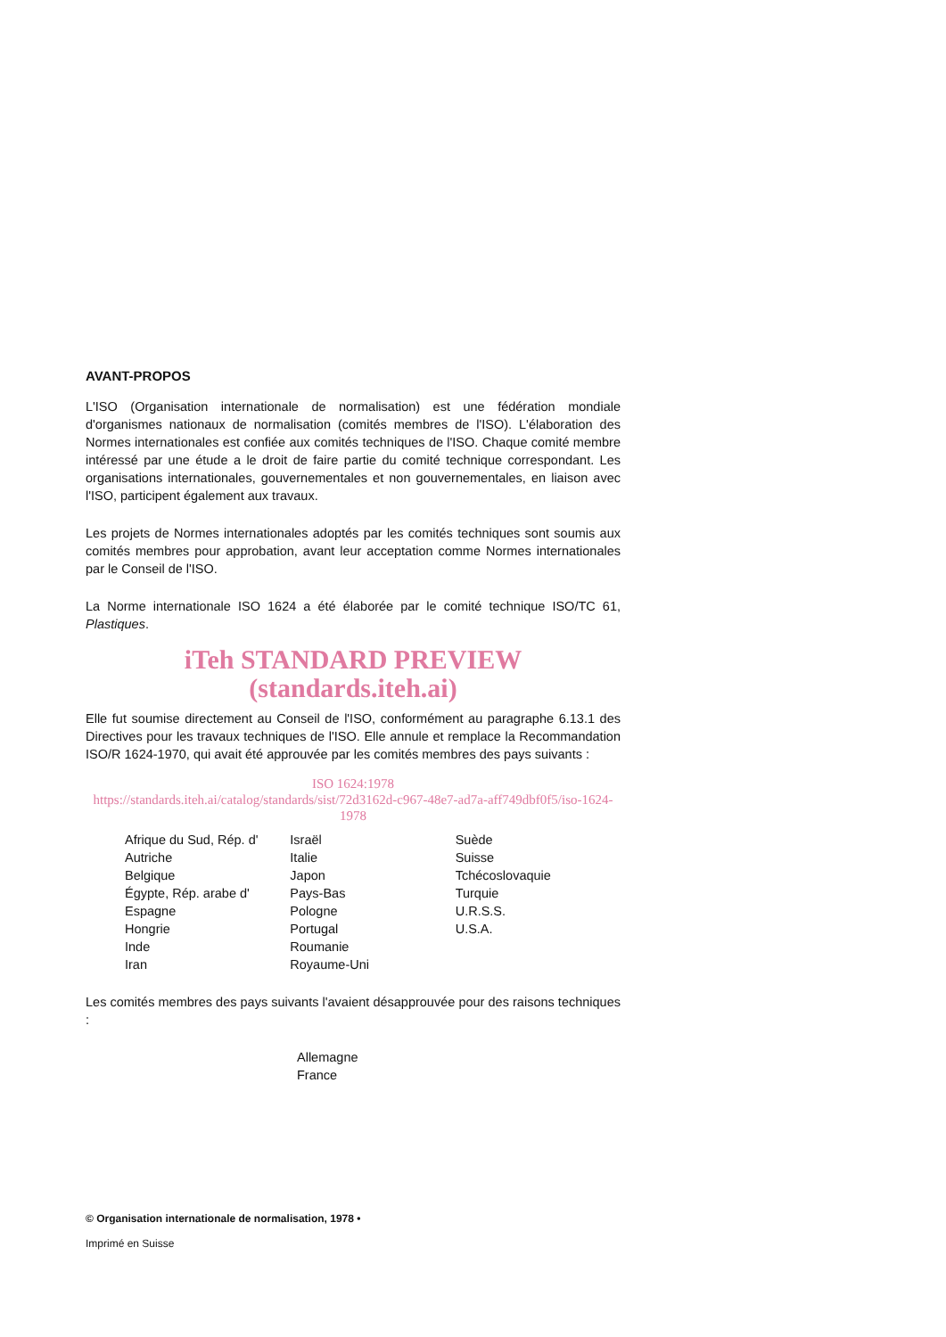AVANT-PROPOS
L'ISO (Organisation internationale de normalisation) est une fédération mondiale d'organismes nationaux de normalisation (comités membres de l'ISO). L'élaboration des Normes internationales est confiée aux comités techniques de l'ISO. Chaque comité membre intéressé par une étude a le droit de faire partie du comité technique correspondant. Les organisations internationales, gouvernementales et non gouvernementales, en liaison avec l'ISO, participent également aux travaux.
Les projets de Normes internationales adoptés par les comités techniques sont soumis aux comités membres pour approbation, avant leur acceptation comme Normes internationales par le Conseil de l'ISO.
La Norme internationale ISO 1624 a été élaborée par le comité technique ISO/TC 61, Plastiques.
iTeh STANDARD PREVIEW
(standards.iteh.ai)
Elle fut soumise directement au Conseil de l'ISO, conformément au paragraphe 6.13.1 des Directives pour les travaux techniques de l'ISO. Elle annule et remplace la Recommandation ISO/R 1624-1970, qui avait été approuvée par les comités membres des pays suivants :
ISO 1624:1978
https://standards.iteh.ai/catalog/standards/sist/72d3162d-c967-48e7-ad7a-aff749dbf0f5/iso-1624-1978
Afrique du Sud, Rép. d'
Autriche
Belgique
Égypte, Rép. arabe d'
Espagne
Hongrie
Inde
Iran
Israël
Italie
Japon
Pays-Bas
Pologne
Portugal
Roumanie
Royaume-Uni
Suède
Suisse
Tchécoslovaquie
Turquie
U.R.S.S.
U.S.A.
Les comités membres des pays suivants l'avaient désapprouvée pour des raisons techniques :
Allemagne
France
© Organisation internationale de normalisation, 1978 •
Imprimé en Suisse